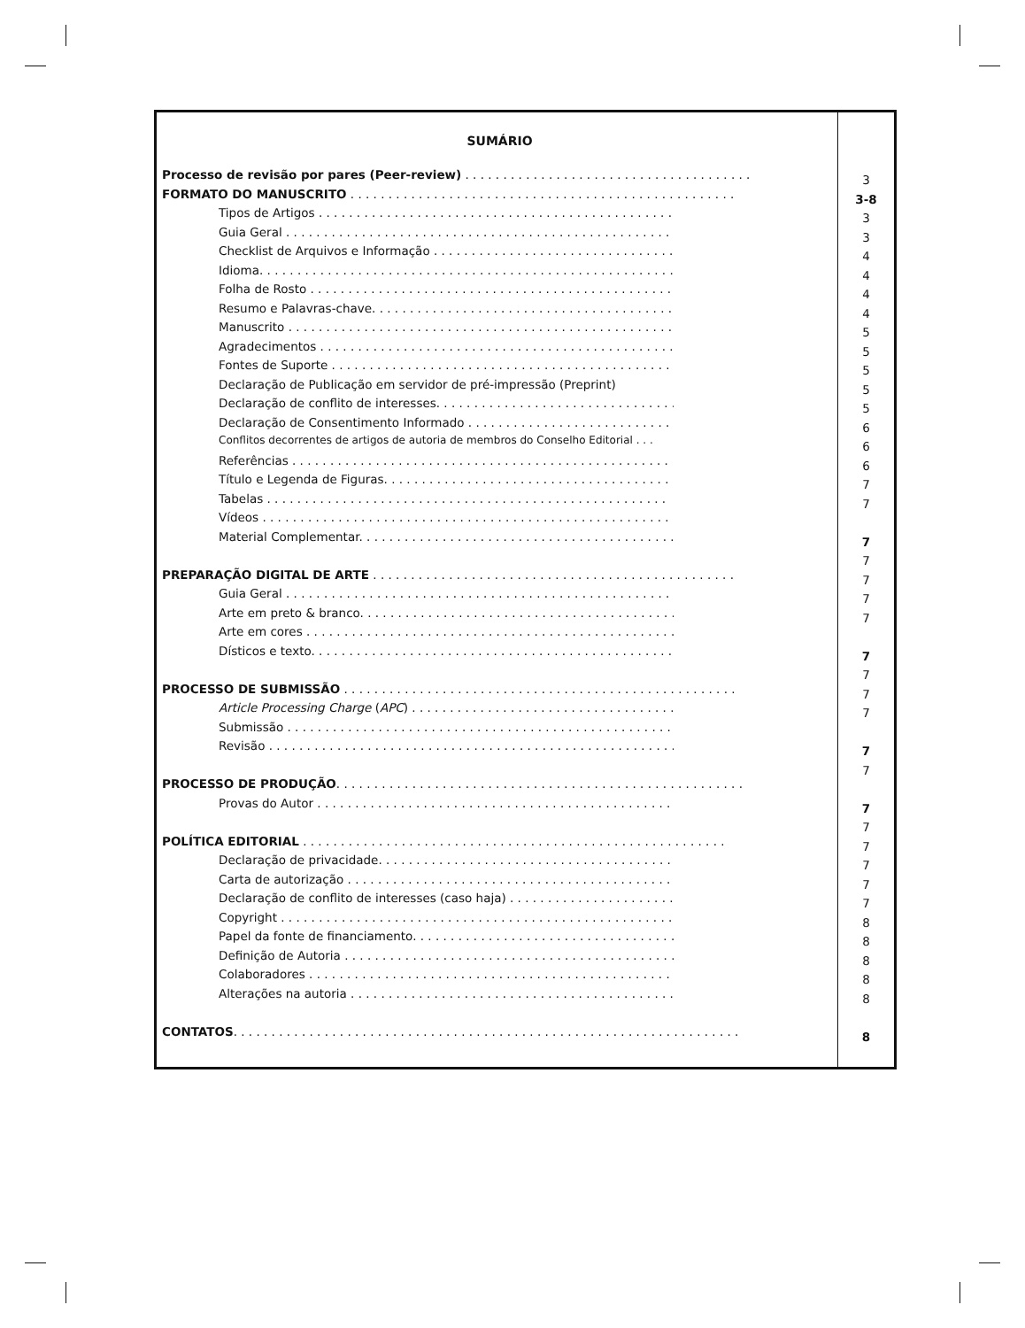SUMÁRIO
Processo de revisão por pares (Peer-review) . . . . . . . . . . . . . . . . . . . . . . . . . . . . . . . . . . . . . . . .
FORMATO DO MANUSCRITO . . . . . . . . . . . . . . . . . . . . . . . . . . . . . . . . . . . . . . . . . . . . . . . . . . .
Tipos de Artigos . . . . . . . . . . . . . . . . . . . . . . . . . . . . . . . . . . . . . . . . . . . . . . . .
Guia Geral . . . . . . . . . . . . . . . . . . . . . . . . . . . . . . . . . . . . . . . . . . . . . . . . . . . .
Checklist de Arquivos e Informação . . . . . . . . . . . . . . . . . . . . . . . . . . . . . . . .
Idioma. . . . . . . . . . . . . . . . . . . . . . . . . . . . . . . . . . . . . . . . . . . . . . . . . . . . . . .
Folha de Rosto . . . . . . . . . . . . . . . . . . . . . . . . . . . . . . . . . . . . . . . . . . . . . . . .
Resumo e Palavras-chave. . . . . . . . . . . . . . . . . . . . . . . . . . . . . . . . . . . . . . . . .
Manuscrito . . . . . . . . . . . . . . . . . . . . . . . . . . . . . . . . . . . . . . . . . . . . . . . . . . .
Agradecimentos . . . . . . . . . . . . . . . . . . . . . . . . . . . . . . . . . . . . . . . . . . . . . . .
Fontes de Suporte . . . . . . . . . . . . . . . . . . . . . . . . . . . . . . . . . . . . . . . . . . . . .
Declaração de Publicação em servidor de pré-impressão (Preprint)
Declaração de conflito de interesses. . . . . . . . . . . . . . . . . . . . . . . . . . . . . . . .
Declaração de Consentimento Informado . . . . . . . . . . . . . . . . . . . . . . . . . . .
Conflitos decorrentes de artigos de autoria de membros do Conselho Editorial . . .
Referências . . . . . . . . . . . . . . . . . . . . . . . . . . . . . . . . . . . . . . . . . . . . . . . . . .
Título e Legenda de Figuras. . . . . . . . . . . . . . . . . . . . . . . . . . . . . . . . . . . . . . .
Tabelas . . . . . . . . . . . . . . . . . . . . . . . . . . . . . . . . . . . . . . . . . . . . . . . . . . . . .
Vídeos . . . . . . . . . . . . . . . . . . . . . . . . . . . . . . . . . . . . . . . . . . . . . . . . . . . . . .
Material Complementar. . . . . . . . . . . . . . . . . . . . . . . . . . . . . . . . . . . . . . . . . .
PREPARAÇÃO DIGITAL DE ARTE . . . . . . . . . . . . . . . . . . . . . . . . . . . . . . . . . . . . . . . . . . . . . . . .
Guia Geral . . . . . . . . . . . . . . . . . . . . . . . . . . . . . . . . . . . . . . . . . . . . . . . . . . . .
Arte em preto & branco. . . . . . . . . . . . . . . . . . . . . . . . . . . . . . . . . . . . . . . . . .
Arte em cores . . . . . . . . . . . . . . . . . . . . . . . . . . . . . . . . . . . . . . . . . . . . . . . . . .
Dísticos e texto. . . . . . . . . . . . . . . . . . . . . . . . . . . . . . . . . . . . . . . . . . . . . . . . .
PROCESSO DE SUBMISSÃO . . . . . . . . . . . . . . . . . . . . . . . . . . . . . . . . . . . . . . . . . . . . . . . . . . . .
Article Processing Charge (APC) . . . . . . . . . . . . . . . . . . . . . . . . . . . . . . . . . . . .
Submissão . . . . . . . . . . . . . . . . . . . . . . . . . . . . . . . . . . . . . . . . . . . . . . . . . . .
Revisão . . . . . . . . . . . . . . . . . . . . . . . . . . . . . . . . . . . . . . . . . . . . . . . . . . . . . .
PROCESSO DE PRODUÇÃO. . . . . . . . . . . . . . . . . . . . . . . . . . . . . . . . . . . . . . . . . . . . . . . . . . . . . .
Provas do Autor . . . . . . . . . . . . . . . . . . . . . . . . . . . . . . . . . . . . . . . . . . . . . . .
POLÍTICA EDITORIAL . . . . . . . . . . . . . . . . . . . . . . . . . . . . . . . . . . . . . . . . . . . . . . . . . . . . . . . .
Declaração de privacidade. . . . . . . . . . . . . . . . . . . . . . . . . . . . . . . . . . . . . . . .
Carta de autorização . . . . . . . . . . . . . . . . . . . . . . . . . . . . . . . . . . . . . . . . . . .
Declaração de conflito de interesses (caso haja) . . . . . . . . . . . . . . . . . . . . . .
Copyright . . . . . . . . . . . . . . . . . . . . . . . . . . . . . . . . . . . . . . . . . . . . . . . . . . . .
Papel da fonte de financiamento. . . . . . . . . . . . . . . . . . . . . . . . . . . . . . . . . . .
Definição de Autoria . . . . . . . . . . . . . . . . . . . . . . . . . . . . . . . . . . . . . . . . . . . .
Colaboradores . . . . . . . . . . . . . . . . . . . . . . . . . . . . . . . . . . . . . . . . . . . . . . . . .
Alterações na autoria . . . . . . . . . . . . . . . . . . . . . . . . . . . . . . . . . . . . . . . . . . .
CONTATOS. . . . . . . . . . . . . . . . . . . . . . . . . . . . . . . . . . . . . . . . . . . . . . . . . . . . . . . . . . . . . . . . . . .
3
3-8
3
3
4
4
4
4
5
5
5
5
5
6
6
6
7
7
7
7
7
7
7
7
7
7
7
7
7
7
7
7
7
7
7
8
8
8
8
8
8